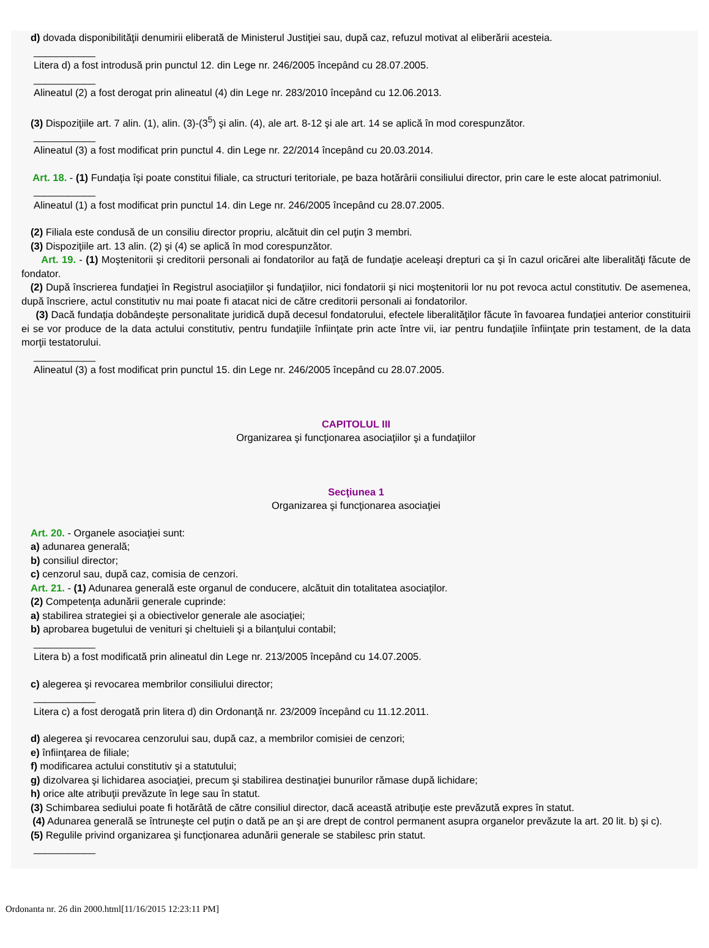d) dovada disponibilităţii denumirii eliberată de Ministerul Justiţiei sau, după caz, refuzul motivat al eliberării acesteia.
___________
Litera d) a fost introdusă prin punctul 12. din Lege nr. 246/2005 începând cu 28.07.2005.
___________
Alineatul (2) a fost derogat prin alineatul (4) din Lege nr. 283/2010 începând cu 12.06.2013.
(3) Dispoziţiile art. 7 alin. (1), alin. (3)-(3<sup>5</sup>) şi alin. (4), ale art. 8-12 şi ale art. 14 se aplică în mod corespunzător.
___________
Alineatul (3) a fost modificat prin punctul 4. din Lege nr. 22/2014 începând cu 20.03.2014.
Art. 18. - (1) Fundaţia îşi poate constitui filiale, ca structuri teritoriale, pe baza hotărârii consiliului director, prin care le este alocat patrimoniul.
___________
Alineatul (1) a fost modificat prin punctul 14. din Lege nr. 246/2005 începând cu 28.07.2005.
(2) Filiala este condusă de un consiliu director propriu, alcătuit din cel puţin 3 membri.
(3) Dispoziţiile art. 13 alin. (2) şi (4) se aplică în mod corespunzător.
Art. 19. - (1) Moştenitorii şi creditorii personali ai fondatorilor au faţă de fundaţie aceleaşi drepturi ca şi în cazul oricărei alte liberalităţi făcute de fondator.
(2) După înscrierea fundaţiei în Registrul asociaţiilor şi fundaţiilor, nici fondatorii şi nici moştenitorii lor nu pot revoca actul constitutiv. De asemenea, după înscriere, actul constitutiv nu mai poate fi atacat nici de către creditorii personali ai fondatorilor.
(3) Dacă fundaţia dobândeşte personalitate juridică după decesul fondatorului, efectele liberalităţilor făcute în favoarea fundaţiei anterior constituirii ei se vor produce de la data actului constitutiv, pentru fundaţiile înfiinţate prin acte între vii, iar pentru fundaţiile înfiinţate prin testament, de la data morţii testatorului.
___________
Alineatul (3) a fost modificat prin punctul 15. din Lege nr. 246/2005 începând cu 28.07.2005.
CAPITOLUL III
Organizarea şi funcţionarea asociaţiilor şi a fundaţiilor
Secţiunea 1
Organizarea şi funcţionarea asociaţiei
Art. 20. - Organele asociaţiei sunt:
a) adunarea generală;
b) consiliul director;
c) cenzorul sau, după caz, comisia de cenzori.
Art. 21. - (1) Adunarea generală este organul de conducere, alcătuit din totalitatea asociaţilor.
(2) Competenţa adunării generale cuprinde:
a) stabilirea strategiei şi a obiectivelor generale ale asociaţiei;
b) aprobarea bugetului de venituri şi cheltuieli şi a bilanţului contabil;
___________
Litera b) a fost modificată prin alineatul din Lege nr. 213/2005 începând cu 14.07.2005.
c) alegerea şi revocarea membrilor consiliului director;
___________
Litera c) a fost derogată prin litera d) din Ordonanţă nr. 23/2009 începând cu 11.12.2011.
d) alegerea şi revocarea cenzorului sau, după caz, a membrilor comisiei de cenzori;
e) înfiinţarea de filiale;
f) modificarea actului constitutiv şi a statutului;
g) dizolvarea şi lichidarea asociaţiei, precum şi stabilirea destinaţiei bunurilor rămase după lichidare;
h) orice alte atribuţii prevăzute în lege sau în statut.
(3) Schimbarea sediului poate fi hotărâtă de către consiliul director, dacă această atribuţie este prevăzută expres în statut.
(4) Adunarea generală se întruneşte cel puţin o dată pe an şi are drept de control permanent asupra organelor prevăzute la art. 20 lit. b) şi c).
(5) Regulile privind organizarea şi funcţionarea adunării generale se stabilesc prin statut.
___________
Ordonanta nr. 26 din 2000.html[11/16/2015 12:23:11 PM]